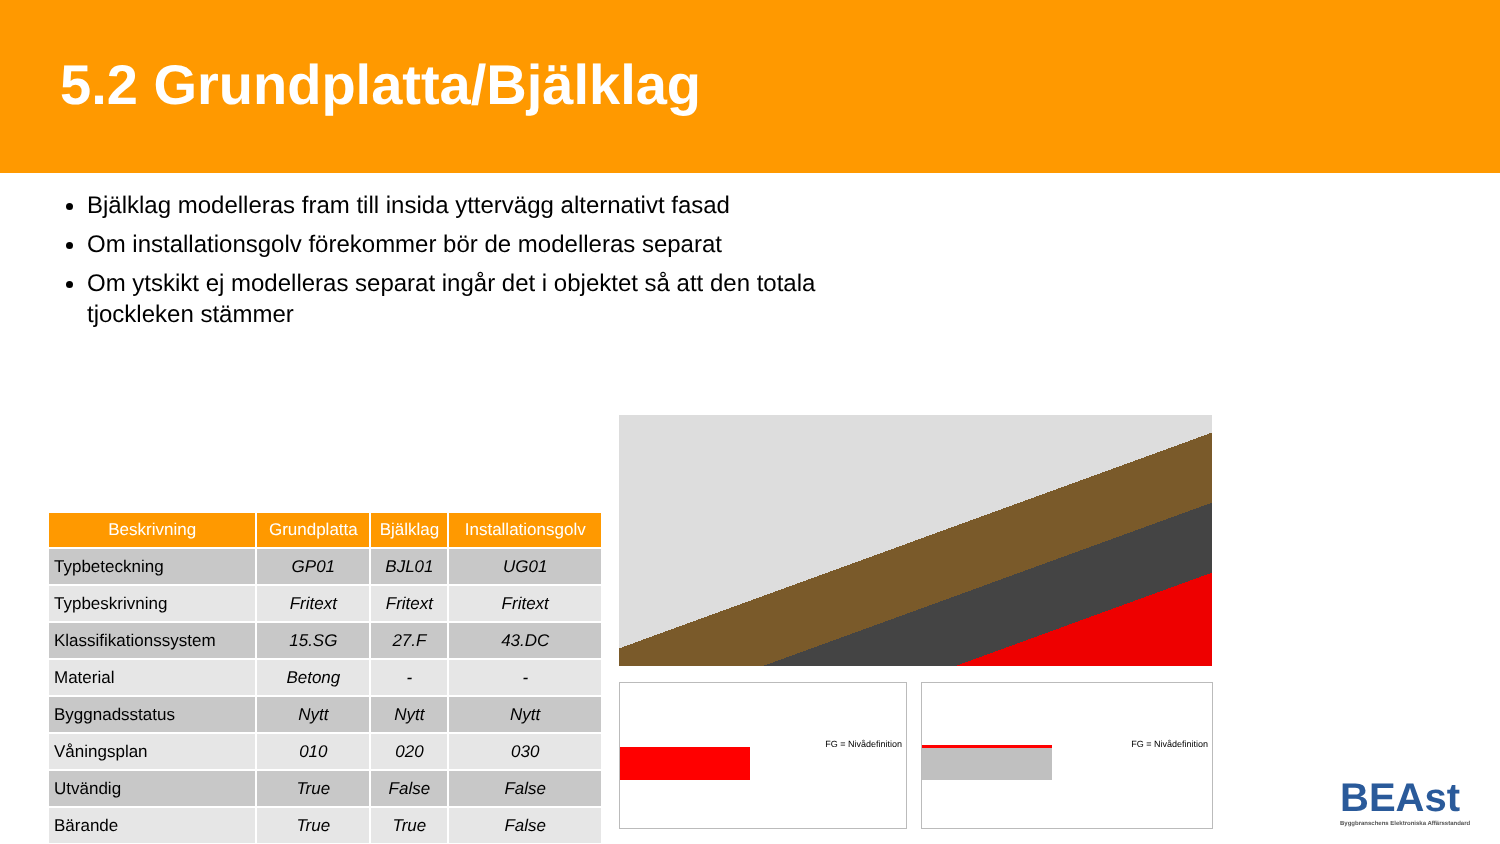5.2 Grundplatta/Bjälklag
Bjälklag modelleras fram till insida yttervägg alternativt fasad
Om installationsgolv förekommer bör de modelleras separat
Om ytskikt ej modelleras separat ingår det i objektet så att den totala tjockleken stämmer
| Beskrivning | Grundplatta | Bjälklag | Installationsgolv |
| --- | --- | --- | --- |
| Typbeteckning | GP01 | BJL01 | UG01 |
| Typbeskrivning | Fritext | Fritext | Fritext |
| Klassifikationssystem | 15.SG | 27.F | 43.DC |
| Material | Betong | - | - |
| Byggnadsstatus | Nytt | Nytt | Nytt |
| Våningsplan | 010 | 020 | 030 |
| Utvändig | True | False | False |
| Bärande | True | True | False |
FG = Nivådefinition FG = Nivådefinition
BEAst
Byggbranschens Elektroniska Affärsstandard